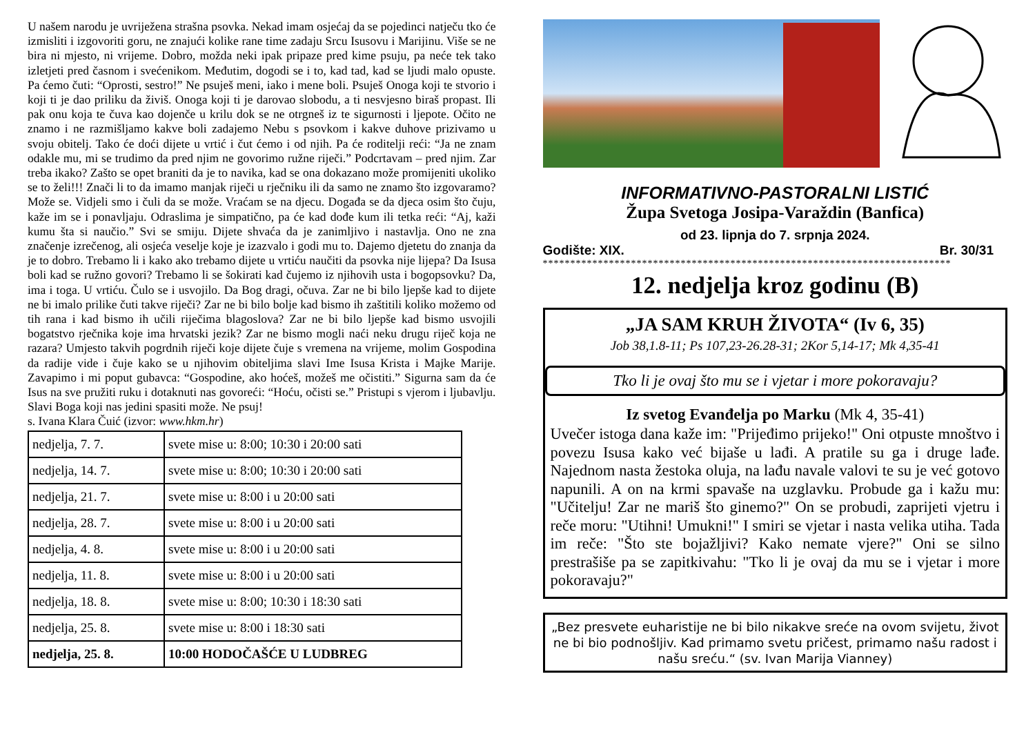U našem narodu je uvriježena strašna psovka. Nekad imam osjećaj da se pojedinci natječu tko će izmisliti i izgovoriti goru, ne znajući kolike rane time zadaju Srcu Isusovu i Marijinu. Više se ne bira ni mjesto, ni vrijeme. Dobro, možda neki ipak pripaze pred kime psuju, pa neće tek tako izletjeti pred časnom i svećenikom. Međutim, dogodi se i to, kad tad, kad se ljudi malo opuste. Pa ćemo čuti: “Oprosti, sestro!” Ne psuješ meni, iako i mene boli. Psuješ Onoga koji te stvorio i koji ti je dao priliku da živiš. Onoga koji ti je darovao slobodu, a ti nesvjesno biraš propast. Ili pak onu koja te čuva kao dojenče u krilu dok se ne otrgneš iz te sigurnosti i ljepote. Očito ne znamo i ne razmišljamo kakve boli zadajemo Nebu s psovkom i kakve duhove prizivamo u svoju obitelj. Tako će doći dijete u vrtić i čut ćemo i od njih. Pa će roditelji reći: “Ja ne znam odakle mu, mi se trudimo da pred njim ne govorimo ružne riječi.” Podcrtavam – pred njim. Zar treba ikako? Zašto se opet braniti da je to navika, kad se ona dokazano može promijeniti ukoliko se to želi!!! Znači li to da imamo manjak riječi u rječniku ili da samo ne znamo što izgovaramo? Može se. Vidjeli smo i čuli da se može. Vraćam se na djecu. Događa se da djeca osim što čuju, kaže im se i ponavljaju. Odraslima je simpatično, pa će kad dođe kum ili tetka reći: “Aj, kaži kumu šta si naučio.” Svi se smiju. Dijete shvaća da je zanimljivo i nastavlja. Ono ne zna značenje izrečenog, ali osjeća veselje koje je izazvalo i godi mu to. Dajemo djetetu do znanja da je to dobro. Trebamo li i kako ako trebamo dijete u vrtiću naučiti da psovka nije lijepa? Da Isusa boli kad se ružno govori? Trebamo li se šokirati kad čujemo iz njihovih usta i bogopsovku? Da, ima i toga. U vrtiću. Čulo se i usvojilo. Da Bog dragi, očuva. Zar ne bi bilo ljepše kad to dijete ne bi imalo prilike čuti takve riječi? Zar ne bi bilo bolje kad bismo ih zaštitili koliko možemo od tih rana i kad bismo ih učili riječima blagoslova? Zar ne bi bilo ljepše kad bismo usvojili bogatstvo rječnika koje ima hrvatski jezik? Zar ne bismo mogli naći neku drugu riječ koja ne razara? Umjesto takvih pogrdnih riječi koje dijete čuje s vremena na vrijeme, molim Gospodina da radije vide i čuje kako se u njihovim obiteljima slavi Ime Isusa Krista i Majke Marije. Zavapimo i mi poput gubavca: “Gospodine, ako hoćeš, možeš me očistiti.” Sigurna sam da će Isus na sve pružiti ruku i dotaknuti nas govoreći: “Hoću, očisti se.” Pristupi s vjerom i ljubavlju. Slavi Boga koji nas jedini spasiti može. Ne psuj!
s. Ivana Klara Čuić (izvor: www.hkm.hr)
| nedjelja, 7. 7. | svete mise u: 8:00; 10:30 i 20:00 sati |
| nedjelja, 14. 7. | svete mise u: 8:00; 10:30 i 20:00 sati |
| nedjelja, 21. 7. | svete mise u: 8:00 i u 20:00 sati |
| nedjelja, 28. 7. | svete mise u: 8:00 i u 20:00 sati |
| nedjelja, 4. 8. | svete mise u: 8:00 i u 20:00 sati |
| nedjelja, 11. 8. | svete mise u: 8:00 i u 20:00 sati |
| nedjelja, 18. 8. | svete mise u: 8:00; 10:30 i 18:30 sati |
| nedjelja, 25. 8. | svete mise u: 8:00 i 18:30 sati |
| nedjelja, 25. 8. | 10:00 HODOČAŠĆE U LUDBREG |
INFORMATIVNO-PASTORALNI LISTIĆ
Župa Svetoga Josipa-Varaždin (Banfica)
od 23. lipnja do 7. srpnja 2024.
Godište: XIX. Br. 30/31
**************************************************************************
12. nedjelja kroz godinu (B)
„JA SAM KRUH ŽIVOTA“ (Iv 6, 35)
Job 38,1.8-11; Ps 107,23-26.28-31; 2Kor 5,14-17; Mk 4,35-41
Tko li je ovaj što mu se i vjetar i more pokoravaju?
Iz svetog Evanđelja po Marku (Mk 4, 35-41)
Uvečer istoga dana kaže im: "Prijeđimo prijeko!" Oni otpuste mnoštvo i povezu Isusa kako već bijaše u lađi. A pratile su ga i druge lađe. Najednom nasta žestoka oluja, na lađu navale valovi te su je već gotovo napunili. A on na krmi spavaše na uzglavku. Probude ga i kažu mu: "Učitelju! Zar ne mariš što ginemo?" On se probudi, zaprijeti vjetru i reče moru: "Utihni! Umukni!" I smiri se vjetar i nasta velika utiha. Tada im reče: "Što ste bojažljivi? Kako nemate vjere?" Oni se silno prestrašiše pa se zapitkivahu: "Tko li je ovaj da mu se i vjetar i more pokoravaju?"
„Bez presvete euharistije ne bi bilo nikakve sreće na ovom svijetu, život ne bi bio podnošljiv. Kad primamo svetu pričest, primamo našu radost i našu sreću.“ (sv. Ivan Marija Vianney)